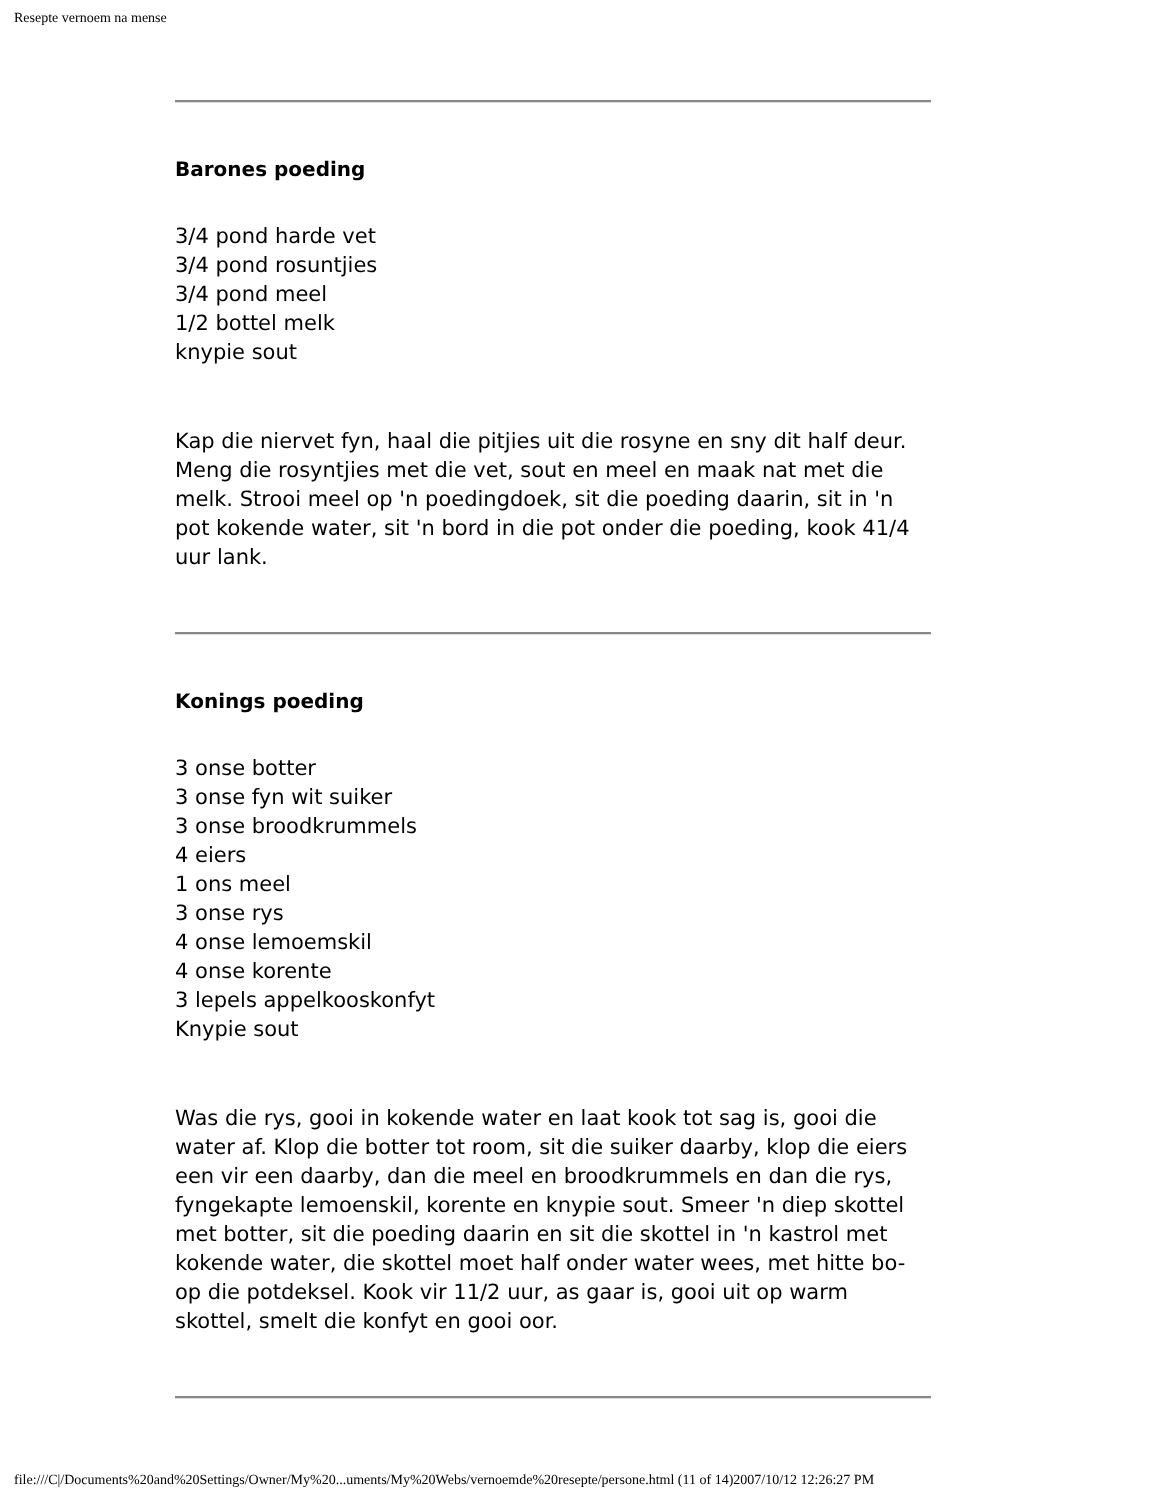Resepte vernoem na mense
Barones poeding
3/4 pond harde vet
3/4 pond rosuntjies
3/4 pond meel
1/2 bottel melk
knypie sout
Kap die niervet fyn, haal die pitjies uit die rosyne en sny dit half deur. Meng die rosyntjies met die vet, sout en meel en maak nat met die melk. Strooi meel op 'n poedingdoek, sit die poeding daarin, sit in 'n pot kokende water, sit 'n bord in die pot onder die poeding, kook 41/4 uur lank.
Konings poeding
3 onse botter
3 onse fyn wit suiker
3 onse broodkrummels
4 eiers
1 ons meel
3 onse rys
4 onse lemoemskil
4 onse korente
3 lepels appelkooskonfyt
Knypie sout
Was die rys, gooi in kokende water en laat kook tot sag is, gooi die water af. Klop die botter tot room, sit die suiker daarby, klop die eiers een vir een daarby, dan die meel en broodkrummels en dan die rys, fyngekapte lemoenskil, korente en knypie sout. Smeer 'n diep skottel met botter, sit die poeding daarin en sit die skottel in 'n kastrol met kokende water, die skottel moet half onder water wees, met hitte bo-op die potdeksel. Kook vir 11/2 uur, as gaar is, gooi uit op warm skottel, smelt die konfyt en gooi oor.
file:///C|/Documents%20and%20Settings/Owner/My%20...uments/My%20Webs/vernoemde%20resepte/persone.html (11 of 14)2007/10/12 12:26:27 PM